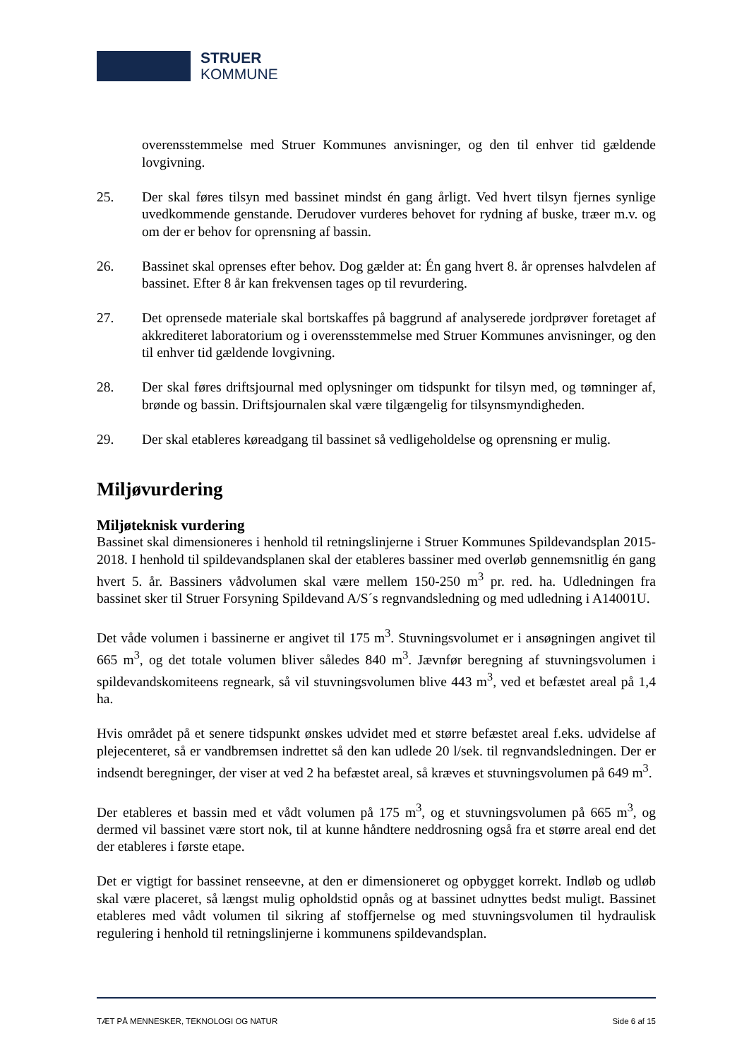STRUER
KOMMUNE
overensstemmelse med Struer Kommunes anvisninger, og den til enhver tid gældende lovgivning.
25. Der skal føres tilsyn med bassinet mindst én gang årligt. Ved hvert tilsyn fjernes synlige uvedkommende genstande. Derudover vurderes behovet for rydning af buske, træer m.v. og om der er behov for oprensning af bassin.
26. Bassinet skal oprenses efter behov. Dog gælder at: Én gang hvert 8. år oprenses halvdelen af bassinet. Efter 8 år kan frekvensen tages op til revurdering.
27. Det oprensede materiale skal bortskaffes på baggrund af analyserede jordprøver foretaget af akkrediteret laboratorium og i overensstemmelse med Struer Kommunes anvisninger, og den til enhver tid gældende lovgivning.
28. Der skal føres driftsjournal med oplysninger om tidspunkt for tilsyn med, og tømninger af, brønde og bassin. Driftsjournalen skal være tilgængelig for tilsynsmyndigheden.
29. Der skal etableres køreadgang til bassinet så vedligeholdelse og oprensning er mulig.
Miljøvurdering
Miljøteknisk vurdering
Bassinet skal dimensioneres i henhold til retningslinjerne i Struer Kommunes Spildevandsplan 2015-2018. I henhold til spildevandsplanen skal der etableres bassiner med overløb gennemsnitlig én gang hvert 5. år. Bassiners vådvolumen skal være mellem 150-250 m<sup>3</sup> pr. red. ha. Udledningen fra bassinet sker til Struer Forsyning Spildevand A/S´s regnvandsledning og med udledning i A14001U.
Det våde volumen i bassinerne er angivet til 175 m<sup>3</sup>. Stuvningsvolumet er i ansøgningen angivet til 665 m<sup>3</sup>, og det totale volumen bliver således 840 m<sup>3</sup>. Jævnfør beregning af stuvningsvolumen i spildevandskomiteens regneark, så vil stuvningsvolumen blive 443 m<sup>3</sup>, ved et befæstet areal på 1,4 ha.
Hvis området på et senere tidspunkt ønskes udvidet med et større befæstet areal f.eks. udvidelse af plejecenteret, så er vandbremsen indrettet så den kan udlede 20 l/sek. til regnvandsledningen. Der er indsendt beregninger, der viser at ved 2 ha befæstet areal, så kræves et stuvningsvolumen på 649 m<sup>3</sup>.
Der etableres et bassin med et vådt volumen på 175 m<sup>3</sup>, og et stuvningsvolumen på 665 m<sup>3</sup>, og dermed vil bassinet være stort nok, til at kunne håndtere neddrosning også fra et større areal end det der etableres i første etape.
Det er vigtigt for bassinet renseevne, at den er dimensioneret og opbygget korrekt. Indløb og udløb skal være placeret, så længst mulig opholdstid opnås og at bassinet udnyttes bedst muligt. Bassinet etableres med vådt volumen til sikring af stoffjernelse og med stuvningsvolumen til hydraulisk regulering i henhold til retningslinjerne i kommunens spildevandsplan.
TÆT PÅ MENNESKER, TEKNOLOGI OG NATUR Side 6 af 15